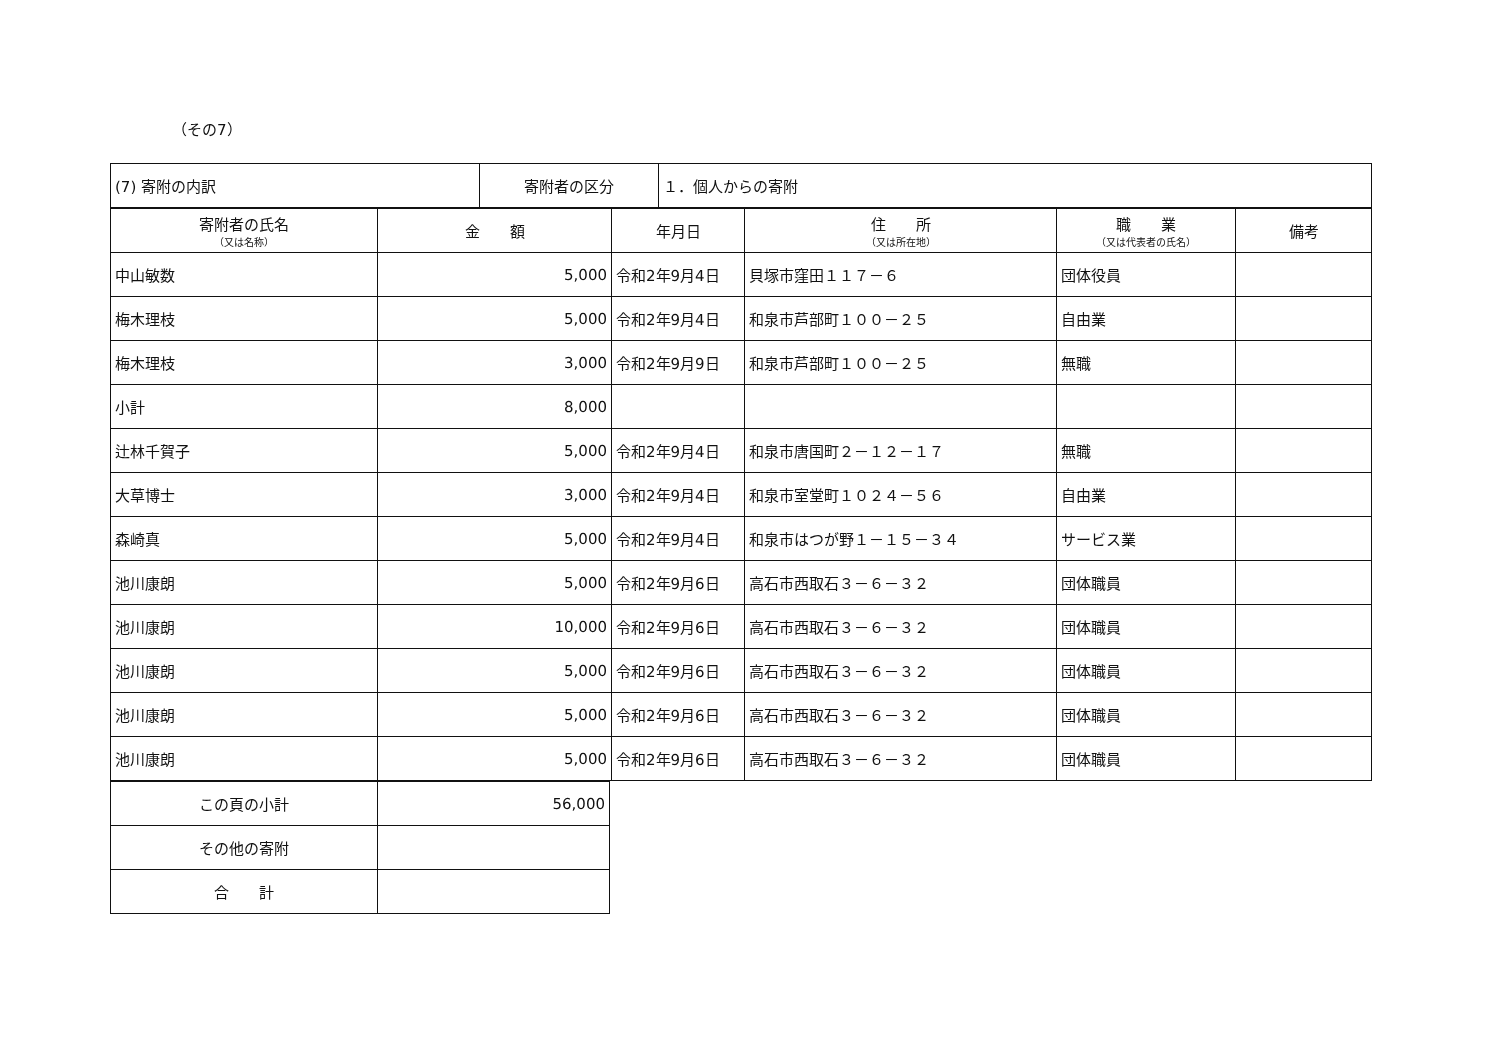（その7）
| (7) 寄附の内訳 | 寄附者の区分 | １．個人からの寄附 |
| 寄附者の氏名 （又は名称） | 金 額 | 年月日 | 住 所 （又は所在地） | 職 業 （又は代表者の氏名） | 備考 |
| --- | --- | --- | --- | --- | --- |
| 中山敏数 | 5,000 | 令和2年9月4日 | 貝塚市窪田１１７－６ | 団体役員 | |
| 梅木理枝 | 5,000 | 令和2年9月4日 | 和泉市芦部町１００－２５ | 自由業 | |
| 梅木理枝 | 3,000 | 令和2年9月9日 | 和泉市芦部町１００－２５ | 無職 | |
| 小計 | 8,000 | | | | |
| 辻林千賀子 | 5,000 | 令和2年9月4日 | 和泉市唐国町２－１２－１７ | 無職 | |
| 大草博士 | 3,000 | 令和2年9月4日 | 和泉市室堂町１０２４－５６ | 自由業 | |
| 森崎真 | 5,000 | 令和2年9月4日 | 和泉市はつが野１－１５－３４ | サービス業 | |
| 池川康朗 | 5,000 | 令和2年9月6日 | 高石市西取石３－６－３２ | 団体職員 | |
| 池川康朗 | 10,000 | 令和2年9月6日 | 高石市西取石３－６－３２ | 団体職員 | |
| 池川康朗 | 5,000 | 令和2年9月6日 | 高石市西取石３－６－３２ | 団体職員 | |
| 池川康朗 | 5,000 | 令和2年9月6日 | 高石市西取石３－６－３２ | 団体職員 | |
| 池川康朗 | 5,000 | 令和2年9月6日 | 高石市西取石３－６－３２ | 団体職員 | |
| この頁の小計 | 56,000 |
| その他の寄附 | |
| 合 計 | |